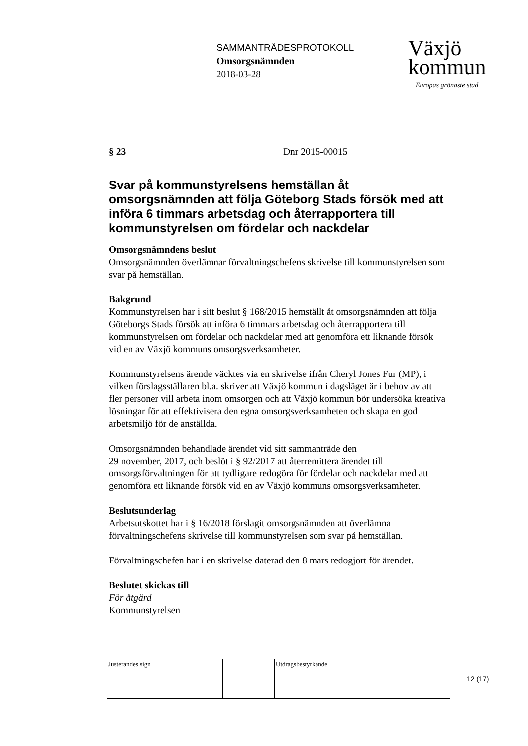SAMMANTRÄDESPROTOKOLL
Omsorgsnämnden
2018-03-28
Växjö
kommun
Europas grönaste stad
§ 23 Dnr 2015-00015
Svar på kommunstyrelsens hemställan åt omsorgsnämnden att följa Göteborg Stads försök med att införa 6 timmars arbetsdag och återrapportera till kommunstyrelsen om fördelar och nackdelar
Omsorgsnämndens beslut
Omsorgsnämnden överlämnar förvaltningschefens skrivelse till kommunstyrelsen som svar på hemställan.
Bakgrund
Kommunstyrelsen har i sitt beslut § 168/2015 hemställt åt omsorgsnämnden att följa Göteborgs Stads försök att införa 6 timmars arbetsdag och återrapportera till kommunstyrelsen om fördelar och nackdelar med att genomföra ett liknande försök vid en av Växjö kommuns omsorgsverksamheter.
Kommunstyrelsens ärende väcktes via en skrivelse ifrån Cheryl Jones Fur (MP), i vilken förslagsställaren bl.a. skriver att Växjö kommun i dagsläget är i behov av att fler personer vill arbeta inom omsorgen och att Växjö kommun bör undersöka kreativa lösningar för att effektivisera den egna omsorgsverksamheten och skapa en god arbetsmiljö för de anställda.
Omsorgsnämnden behandlade ärendet vid sitt sammanträde den
29 november, 2017, och beslöt i § 92/2017 att återremittera ärendet till omsorgsförvaltningen för att tydligare redogöra för fördelar och nackdelar med att genomföra ett liknande försök vid en av Växjö kommuns omsorgsverksamheter.
Beslutsunderlag
Arbetsutskottet har i § 16/2018 förslagit omsorgsnämnden att överlämna förvaltningschefens skrivelse till kommunstyrelsen som svar på hemställan.
Förvaltningschefen har i en skrivelse daterad den 8 mars redogjort för ärendet.
Beslutet skickas till
För åtgärd
Kommunstyrelsen
| Justerandes sign | | | Utdragsbestyrkande |
12 (17)